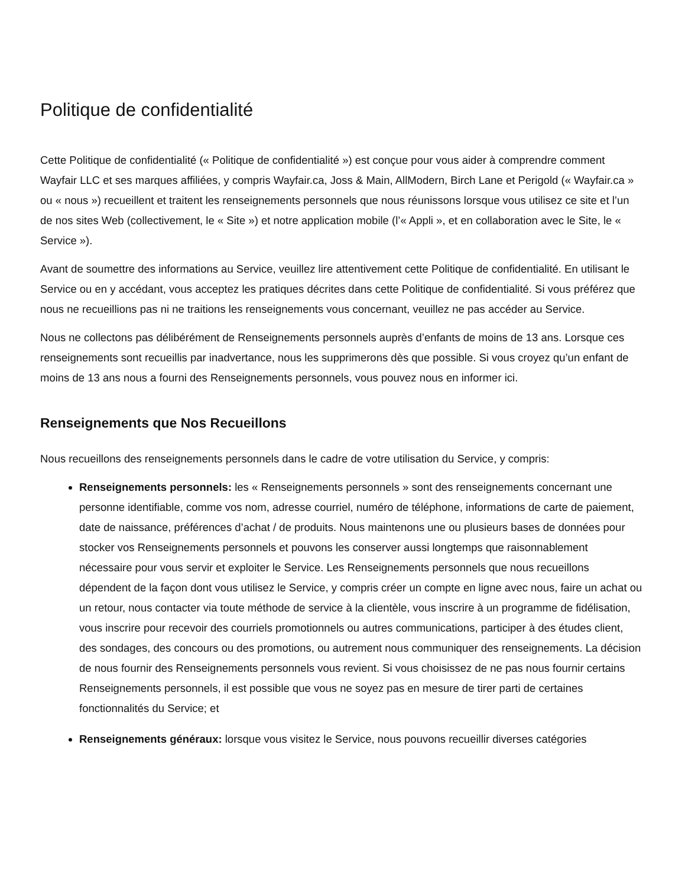Politique de confidentialité
Cette Politique de confidentialité (« Politique de confidentialité ») est conçue pour vous aider à comprendre comment Wayfair LLC et ses marques affiliées, y compris Wayfair.ca, Joss & Main, AllModern, Birch Lane et Perigold (« Wayfair.ca » ou « nous ») recueillent et traitent les renseignements personnels que nous réunissons lorsque vous utilisez ce site et l’un de nos sites Web (collectivement, le « Site ») et notre application mobile (l’« Appli », et en collaboration avec le Site, le « Service »).
Avant de soumettre des informations au Service, veuillez lire attentivement cette Politique de confidentialité. En utilisant le Service ou en y accédant, vous acceptez les pratiques décrites dans cette Politique de confidentialité. Si vous préférez que nous ne recueillions pas ni ne traitions les renseignements vous concernant, veuillez ne pas accéder au Service.
Nous ne collectons pas délibérément de Renseignements personnels auprès d’enfants de moins de 13 ans. Lorsque ces renseignements sont recueillis par inadvertance, nous les supprimerons dès que possible. Si vous croyez qu’un enfant de moins de 13 ans nous a fourni des Renseignements personnels, vous pouvez nous en informer ici.
Renseignements que Nos Recueillons
Nous recueillons des renseignements personnels dans le cadre de votre utilisation du Service, y compris:
Renseignements personnels: les « Renseignements personnels » sont des renseignements concernant une personne identifiable, comme vos nom, adresse courriel, numéro de téléphone, informations de carte de paiement, date de naissance, préférences d’achat / de produits. Nous maintenons une ou plusieurs bases de données pour stocker vos Renseignements personnels et pouvons les conserver aussi longtemps que raisonnablement nécessaire pour vous servir et exploiter le Service. Les Renseignements personnels que nous recueillons dépendent de la façon dont vous utilisez le Service, y compris créer un compte en ligne avec nous, faire un achat ou un retour, nous contacter via toute méthode de service à la clientèle, vous inscrire à un programme de fidélisation, vous inscrire pour recevoir des courriels promotionnels ou autres communications, participer à des études client, des sondages, des concours ou des promotions, ou autrement nous communiquer des renseignements. La décision de nous fournir des Renseignements personnels vous revient. Si vous choisissez de ne pas nous fournir certains Renseignements personnels, il est possible que vous ne soyez pas en mesure de tirer parti de certaines fonctionnalités du Service; et
Renseignements généraux: lorsque vous visitez le Service, nous pouvons recueillir diverses catégories